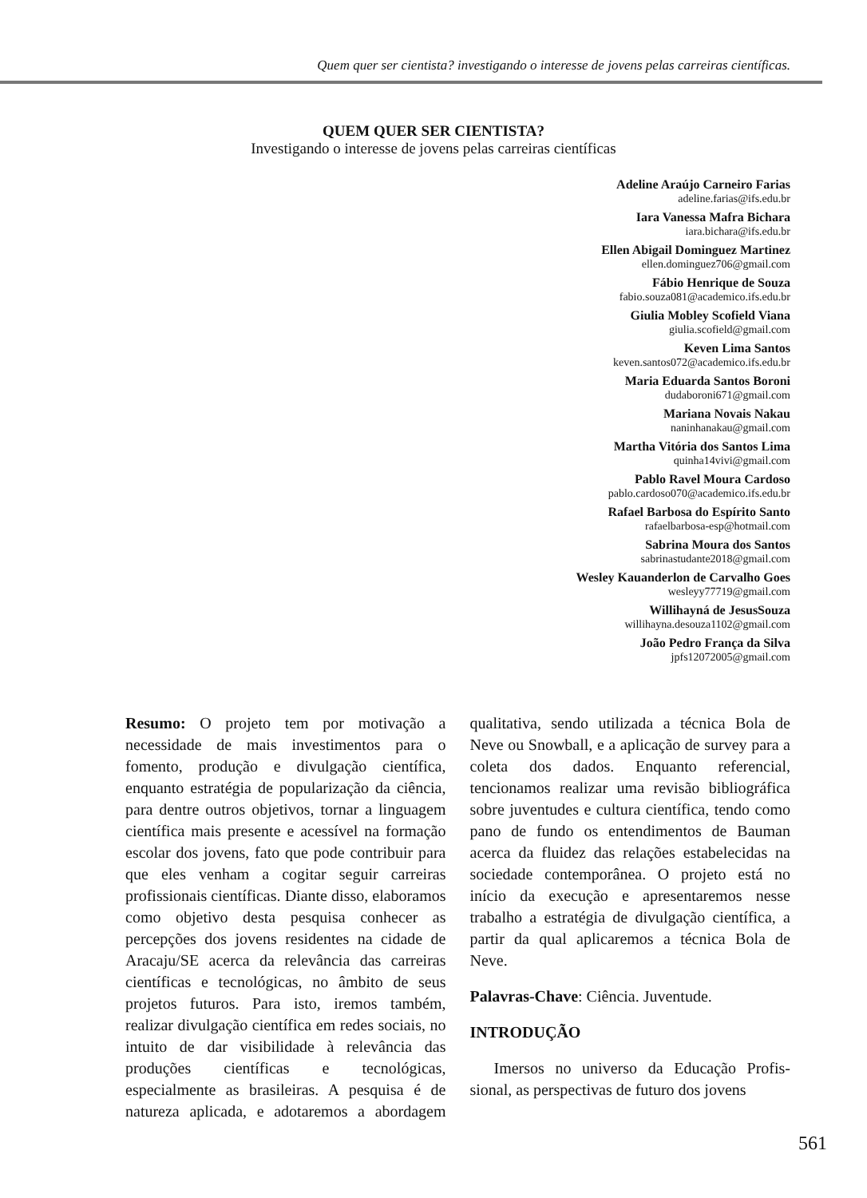Quem quer ser cientista? investigando o interesse de jovens pelas carreiras científicas.
QUEM QUER SER CIENTISTA?
Investigando o interesse de jovens pelas carreiras científicas
Adeline Araújo Carneiro Farias
adeline.farias@ifs.edu.br
Iara Vanessa Mafra Bichara
iara.bichara@ifs.edu.br
Ellen Abigail Dominguez Martinez
ellen.dominguez706@gmail.com
Fábio Henrique de Souza
fabio.souza081@academico.ifs.edu.br
Giulia Mobley Scofield Viana
giulia.scofield@gmail.com
Keven Lima Santos
keven.santos072@academico.ifs.edu.br
Maria Eduarda Santos Boroni
dudaboroni671@gmail.com
Mariana Novais Nakau
naninhanakau@gmail.com
Martha Vitória dos Santos Lima
quinha14vivi@gmail.com
Pablo Ravel Moura Cardoso
pablo.cardoso070@academico.ifs.edu.br
Rafael Barbosa do Espírito Santo
rafaelbarbosa-esp@hotmail.com
Sabrina Moura dos Santos
sabrinastudante2018@gmail.com
Wesley Kauanderlon de Carvalho Goes
wesleyy77719@gmail.com
Willihayná de JesusSouza
willihayna.desouza1102@gmail.com
João Pedro França da Silva
jpfs12072005@gmail.com
Resumo: O projeto tem por motivação a necessidade de mais investimentos para o fomento, produção e divulgação científica, enquanto estratégia de popularização da ciência, para dentre outros objetivos, tornar a linguagem científica mais presente e acessível na formação escolar dos jovens, fato que pode contribuir para que eles venham a cogitar seguir carreiras profissionais científicas. Diante disso, elaboramos como objetivo desta pesquisa conhecer as percepções dos jovens residentes na cidade de Aracaju/SE acerca da relevância das carreiras científicas e tecnológicas, no âmbito de seus projetos futuros. Para isto, iremos também, realizar divulgação científica em redes sociais, no intuito de dar visibilidade à relevância das produções científicas e tecnológicas, especialmente as brasileiras. A pesquisa é de natureza aplicada, e adotaremos a abordagem qualitativa, sendo utilizada a técnica Bola de Neve ou Snowball, e a aplicação de survey para a coleta dos dados. Enquanto referencial, tencionamos realizar uma revisão bibliográfica sobre juventudes e cultura científica, tendo como pano de fundo os entendimentos de Bauman acerca da fluidez das relações estabelecidas na sociedade contemporânea. O projeto está no início da execução e apresentaremos nesse trabalho a estratégia de divulgação científica, a partir da qual aplicaremos a técnica Bola de Neve.
Palavras-Chave: Ciência. Juventude.
INTRODUÇÃO
Imersos no universo da Educação Profis- sional, as perspectivas de futuro dos jovens
561